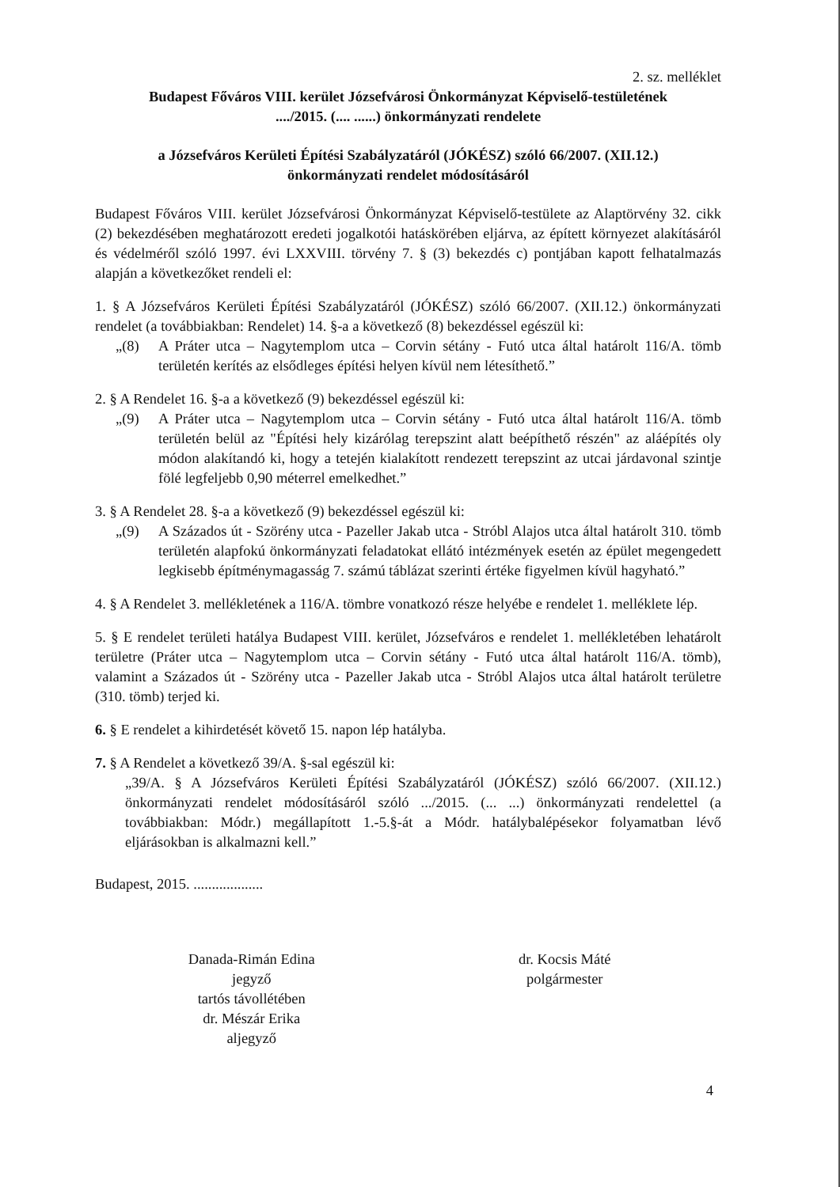2. sz. melléklet
Budapest Főváros VIII. kerület Józsefvárosi Önkormányzat Képviselő-testületének
..../2015. (.... ......) önkormányzati rendelete
a Józsefváros Kerületi Építési Szabályzatáról (JÓKÉSZ) szóló 66/2007. (XII.12.)
önkormányzati rendelet módosításáról
Budapest Főváros VIII. kerület Józsefvárosi Önkormányzat Képviselő-testülete az Alaptörvény 32. cikk (2) bekezdésében meghatározott eredeti jogalkotói hatáskörében eljárva, az épített környezet alakításáról és védelméről szóló 1997. évi LXXVIII. törvény 7. § (3) bekezdés c) pontjában kapott felhatalmazás alapján a következőket rendeli el:
1. § A Józsefváros Kerületi Építési Szabályzatáról (JÓKÉSZ) szóló 66/2007. (XII.12.) önkormányzati rendelet (a továbbiakban: Rendelet) 14. §-a a következő (8) bekezdéssel egészül ki:
„(8) A Práter utca – Nagytemplom utca – Corvin sétány - Futó utca által határolt 116/A. tömb területén kerítés az elsődleges építési helyen kívül nem létesíthető.”
2. § A Rendelet 16. §-a a következő (9) bekezdéssel egészül ki:
„(9) A Práter utca – Nagytemplom utca – Corvin sétány - Futó utca által határolt 116/A. tömb területén belül az "Építési hely kizárólag terepszint alatt beépíthető részén" az aláépítés oly módon alakítandó ki, hogy a tetején kialakított rendezett terepszint az utcai járdavonal szintje fölé legfeljebb 0,90 méterrel emelkedhet.”
3. § A Rendelet 28. §-a a következő (9) bekezdéssel egészül ki:
„(9) A Százados út - Szörény utca - Pazeller Jakab utca - Stróbl Alajos utca által határolt 310. tömb területén alapfokú önkormányzati feladatokat ellátó intézmények esetén az épület megengedett legkisebb építménymagasság 7. számú táblázat szerinti értéke figyelmen kívül hagyható.”
4. § A Rendelet 3. mellékletének a 116/A. tömbre vonatkozó része helyébe e rendelet 1. melléklete lép.
5. § E rendelet területi hatálya Budapest VIII. kerület, Józsefváros e rendelet 1. mellékletében lehatárolt területre (Práter utca – Nagytemplom utca – Corvin sétány - Futó utca által határolt 116/A. tömb), valamint a Százados út - Szörény utca - Pazeller Jakab utca - Stróbl Alajos utca által határolt területre (310. tömb) terjed ki.
6. § E rendelet a kihirdetését követő 15. napon lép hatályba.
7. § A Rendelet a következő 39/A. §-sal egészül ki:
„39/A. § A Józsefváros Kerületi Építési Szabályzatáról (JÓKÉSZ) szóló 66/2007. (XII.12.) önkormányzati rendelet módosításáról szóló .../2015. (... ...) önkormányzati rendelettel (a továbbiakban: Módr.) megállapított 1.-5.§-át a Módr. hatálybalépésekor folyamatban lévő eljárásokban is alkalmazni kell.”
Budapest, 2015. ...................
Danada-Rimán Edina
jegyző
tartós távollétében
dr. Mészár Erika
aljegyző
dr. Kocsis Máté
polgármester
4